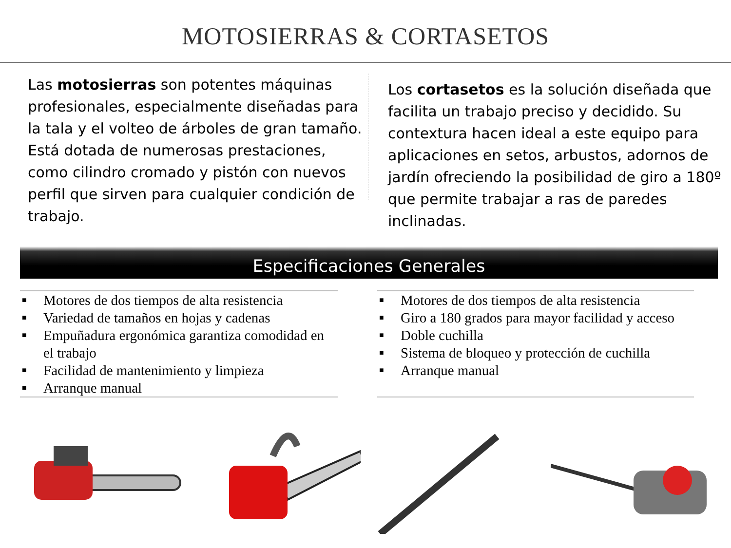MOTOSIERRAS & CORTASETOS
Las motosierras son potentes máquinas profesionales, especialmente diseñadas para la tala y el volteo de árboles de gran tamaño. Está dotada de numerosas prestaciones, como cilindro cromado y pistón con nuevos perfil que sirven para cualquier condición de trabajo.
Los cortasetos es la solución diseñada que facilita un trabajo preciso y decidido. Su contextura hacen ideal a este equipo para aplicaciones en setos, arbustos, adornos de jardín ofreciendo la posibilidad de giro a 180º que permite trabajar a ras de paredes inclinadas.
Especificaciones Generales
■ Motores de dos tiempos de alta resistencia
■ Variedad de tamaños en hojas y cadenas
■ Empuñadura ergonómica garantiza comodidad en el trabajo
■ Facilidad de mantenimiento y limpieza
■ Arranque manual
■ Motores de dos tiempos de alta resistencia
■ Giro a 180 grados para mayor facilidad y acceso
■ Doble cuchilla
■ Sistema de bloqueo y protección de cuchilla
■ Arranque manual